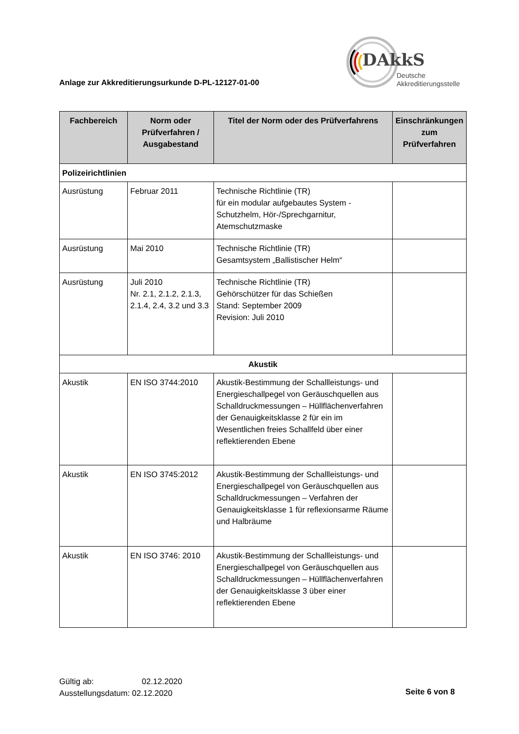DAkkS
Deutsche
Akkreditierungsstelle
Anlage zur Akkreditierungsurkunde D-PL-12127-01-00
| Fachbereich | Norm oder Prüfverfahren / Ausgabestand | Titel der Norm oder des Prüfverfahrens | Einschränkungen zum Prüfverfahren |
| --- | --- | --- | --- |
| Polizeirichtlinien | | | |
| Ausrüstung | Februar 2011 | Technische Richtlinie (TR) für ein modular aufgebautes System - Schutzhelm, Hör-/Sprechgarnitur, Atemschutzmaske | |
| Ausrüstung | Mai 2010 | Technische Richtlinie (TR) Gesamtsystem „Ballistischer Helm“ | |
| Ausrüstung | Juli 2010 Nr. 2.1, 2.1.2, 2.1.3, 2.1.4, 2.4, 3.2 und 3.3 | Technische Richtlinie (TR) Gehörschützer für das Schießen Stand: September 2009 Revision: Juli 2010 | |
| Akustik | | | |
| Akustik | EN ISO 3744:2010 | Akustik-Bestimmung der Schallleistungs- und Energieschallpegel von Geräuschquellen aus Schalldruckmessungen – Hüllflächenverfahren der Genauigkeitsklasse 2 für ein im Wesentlichen freies Schallfeld über einer reflektierenden Ebene | |
| Akustik | EN ISO 3745:2012 | Akustik-Bestimmung der Schallleistungs- und Energieschallpegel von Geräuschquellen aus Schalldruckmessungen – Verfahren der Genauigkeitsklasse 1 für reflexionsarme Räume und Halbräume | |
| Akustik | EN ISO 3746: 2010 | Akustik-Bestimmung der Schallleistungs- und Energieschallpegel von Geräuschquellen aus Schalldruckmessungen – Hüllflächenverfahren der Genauigkeitsklasse 3 über einer reflektierenden Ebene | |
Gültig ab: 02.12.2020
Ausstellungsdatum: 02.12.2020
Seite 6 von 8